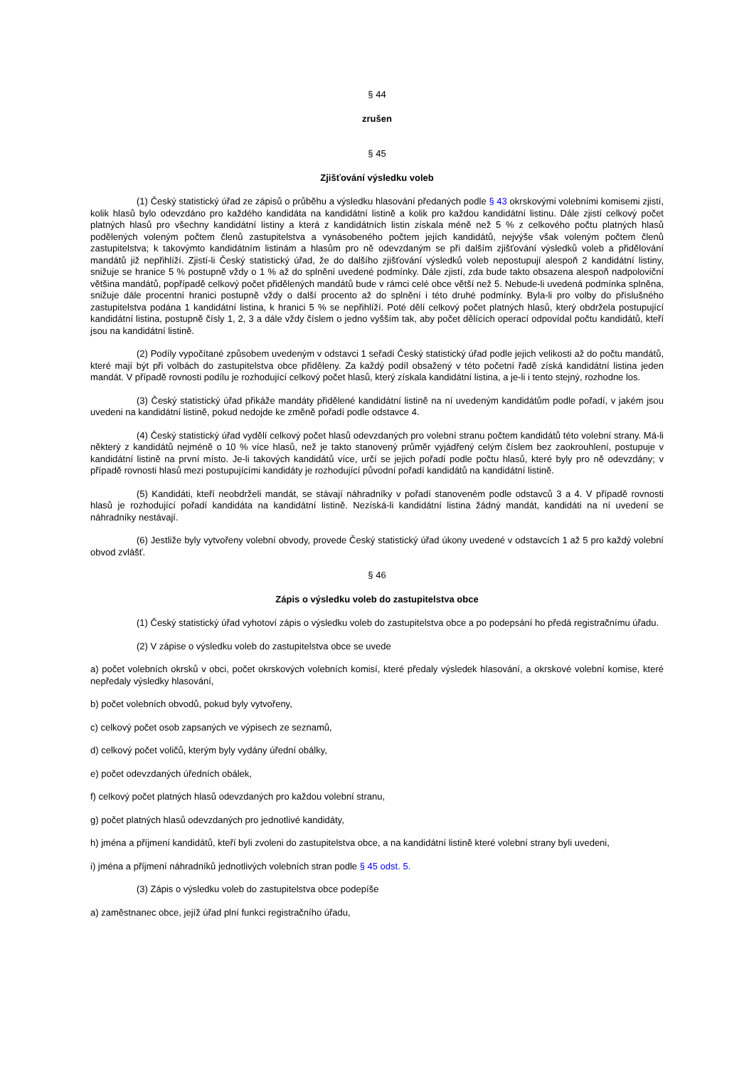§ 44
zrušen
§ 45
Zjišťování výsledku voleb
(1) Český statistický úřad ze zápisů o průběhu a výsledku hlasování předaných podle § 43 okrskovými volebními komisemi zjistí, kolik hlasů bylo odevzdáno pro každého kandidáta na kandidátní listině a kolik pro každou kandidátní listinu. Dále zjistí celkový počet platných hlasů pro všechny kandidátní listiny a která z kandidátních listin získala méně než 5 % z celkového počtu platných hlasů podělených voleným počtem členů zastupitelstva a vynásobeného počtem jejích kandidátů, nejvýše však voleným počtem členů zastupitelstva; k takovýmto kandidátním listinám a hlasům pro ně odevzdaným se při dalším zjišťování výsledků voleb a přidělování mandátů již nepřihlíží. Zjistí-li Český statistický úřad, že do dalšího zjišťování výsledků voleb nepostupují alespoň 2 kandidátní listiny, snižuje se hranice 5 % postupně vždy o 1 % až do splnění uvedené podmínky. Dále zjistí, zda bude takto obsazena alespoň nadpoloviční většina mandátů, popřípadě celkový počet přidělených mandátů bude v rámci celé obce větší než 5. Nebude-li uvedená podmínka splněna, snižuje dále procentní hranici postupně vždy o další procento až do splnění i této druhé podmínky. Byla-li pro volby do příslušného zastupitelstva podána 1 kandidátní listina, k hranici 5 % se nepřihlíží. Poté dělí celkový počet platných hlasů, který obdržela postupující kandidátní listina, postupně čísly 1, 2, 3 a dále vždy číslem o jedno vyšším tak, aby počet dělících operací odpovídal počtu kandidátů, kteří jsou na kandidátní listině.
(2) Podíly vypočítané způsobem uvedeným v odstavci 1 seřadí Český statistický úřad podle jejich velikosti až do počtu mandátů, které mají být při volbách do zastupitelstva obce přiděleny. Za každý podíl obsažený v této početní řadě získá kandidátní listina jeden mandát. V případě rovnosti podílu je rozhodující celkový počet hlasů, který získala kandidátní listina, a je-li i tento stejný, rozhodne los.
(3) Český statistický úřad přikáže mandáty přidělené kandidátní listině na ní uvedeným kandidátům podle pořadí, v jakém jsou uvedeni na kandidátní listině, pokud nedojde ke změně pořadí podle odstavce 4.
(4) Český statistický úřad vydělí celkový počet hlasů odevzdaných pro volební stranu počtem kandidátů této volební strany. Má-li některý z kandidátů nejméně o 10 % více hlasů, než je takto stanovený průměr vyjádřený celým číslem bez zaokrouhlení, postupuje v kandidátní listině na první místo. Je-li takových kandidátů více, určí se jejich pořadí podle počtu hlasů, které byly pro ně odevzdány; v případě rovnosti hlasů mezi postupujícími kandidáty je rozhodující původní pořadí kandidátů na kandidátní listině.
(5) Kandidáti, kteří neobdrželi mandát, se stávají náhradníky v pořadí stanoveném podle odstavců 3 a 4. V případě rovnosti hlasů je rozhodující pořadí kandidáta na kandidátní listině. Nezíská-li kandidátní listina žádný mandát, kandidáti na ní uvedení se náhradníky nestávají.
(6) Jestliže byly vytvořeny volební obvody, provede Český statistický úřad úkony uvedené v odstavcích 1 až 5 pro každý volební obvod zvlášť.
§ 46
Zápis o výsledku voleb do zastupitelstva obce
(1) Český statistický úřad vyhotoví zápis o výsledku voleb do zastupitelstva obce a po podepsání ho předá registračnímu úřadu.
(2) V zápise o výsledku voleb do zastupitelstva obce se uvede
a) počet volebních okrsků v obci, počet okrskových volebních komisí, které předaly výsledek hlasování, a okrskové volební komise, které nepředaly výsledky hlasování,
b) počet volebních obvodů, pokud byly vytvořeny,
c) celkový počet osob zapsaných ve výpisech ze seznamů,
d) celkový počet voličů, kterým byly vydány úřední obálky,
e) počet odevzdaných úředních obálek,
f) celkový počet platných hlasů odevzdaných pro každou volební stranu,
g) počet platných hlasů odevzdaných pro jednotlivé kandidáty,
h) jména a příjmení kandidátů, kteří byli zvoleni do zastupitelstva obce, a na kandidátní listině které volební strany byli uvedeni,
i) jména a příjmení náhradníků jednotlivých volebních stran podle § 45 odst. 5.
(3) Zápis o výsledku voleb do zastupitelstva obce podepíše
a) zaměstnanec obce, jejíž úřad plní funkci registračního úřadu,